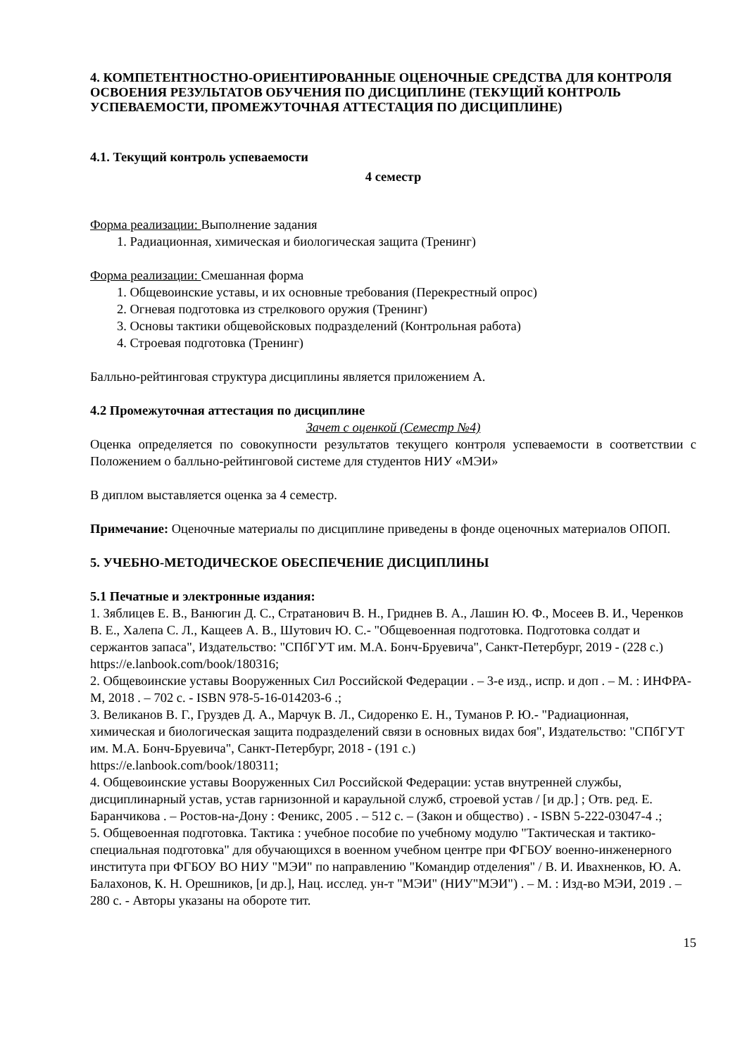4. КОМПЕТЕНТНОСТНО-ОРИЕНТИРОВАННЫЕ ОЦЕНОЧНЫЕ СРЕДСТВА ДЛЯ КОНТРОЛЯ ОСВОЕНИЯ РЕЗУЛЬТАТОВ ОБУЧЕНИЯ ПО ДИСЦИПЛИНЕ (ТЕКУЩИЙ КОНТРОЛЬ УСПЕВАЕМОСТИ, ПРОМЕЖУТОЧНАЯ АТТЕСТАЦИЯ ПО ДИСЦИПЛИНЕ)
4.1. Текущий контроль успеваемости
4 семестр
Форма реализации: Выполнение задания
1. Радиационная, химическая и биологическая защита (Тренинг)
Форма реализации: Смешанная форма
1. Общевоинские уставы, и их основные требования (Перекрестный опрос)
2. Огневая подготовка из стрелкового оружия (Тренинг)
3. Основы тактики общевойсковых подразделений (Контрольная работа)
4. Строевая подготовка (Тренинг)
Балльно-рейтинговая структура дисциплины является приложением А.
4.2 Промежуточная аттестация по дисциплине
Зачет с оценкой (Семестр №4)
Оценка определяется по совокупности результатов текущего контроля успеваемости в соответствии с Положением о балльно-рейтинговой системе для студентов НИУ «МЭИ»
В диплом выставляется оценка за 4 семестр.
Примечание: Оценочные материалы по дисциплине приведены в фонде оценочных материалов ОПОП.
5. УЧЕБНО-МЕТОДИЧЕСКОЕ ОБЕСПЕЧЕНИЕ ДИСЦИПЛИНЫ
5.1 Печатные и электронные издания:
1. Зяблицев Е. В., Ванюгин Д. С., Стратанович В. Н., Гриднев В. А., Лашин Ю. Ф., Мосеев В. И., Черенков В. Е., Халепа С. Л., Кащеев А. В., Шутович Ю. С.- "Общевоенная подготовка. Подготовка солдат и сержантов запаса", Издательство: "СПбГУТ им. М.А. Бонч-Бруевича", Санкт-Петербург, 2019 - (228 с.)
https://e.lanbook.com/book/180316;
2. Общевоинские уставы Вооруженных Сил Российской Федерации . – 3-е изд., испр. и доп . – М. : ИНФРА-М, 2018 . – 702 с. - ISBN 978-5-16-014203-6 .;
3. Великанов В. Г., Груздев Д. А., Марчук В. Л., Сидоренко Е. Н., Туманов Р. Ю.- "Радиационная, химическая и биологическая защита подразделений связи в основных видах боя", Издательство: "СПбГУТ им. М.А. Бонч-Бруевича", Санкт-Петербург, 2018 - (191 с.)
https://e.lanbook.com/book/180311;
4. Общевоинские уставы Вооруженных Сил Российской Федерации: устав внутренней службы, дисциплинарный устав, устав гарнизонной и караульной служб, строевой устав / [и др.] ; Отв. ред. Е. Баранчикова . – Ростов-на-Дону : Феникс, 2005 . – 512 с. – (Закон и общество) . - ISBN 5-222-03047-4 .;
5. Общевоенная подготовка. Тактика : учебное пособие по учебному модулю "Тактическая и тактико-специальная подготовка" для обучающихся в военном учебном центре при ФГБОУ военно-инженерного института при ФГБОУ ВО НИУ "МЭИ" по направлению "Командир отделения" / В. И. Ивахненков, Ю. А. Балахонов, К. Н. Орешников, [и др.], Нац. исслед. ун-т "МЭИ" (НИУ"МЭИ") . – М. : Изд-во МЭИ, 2019 . – 280 с. - Авторы указаны на обороте тит.
15